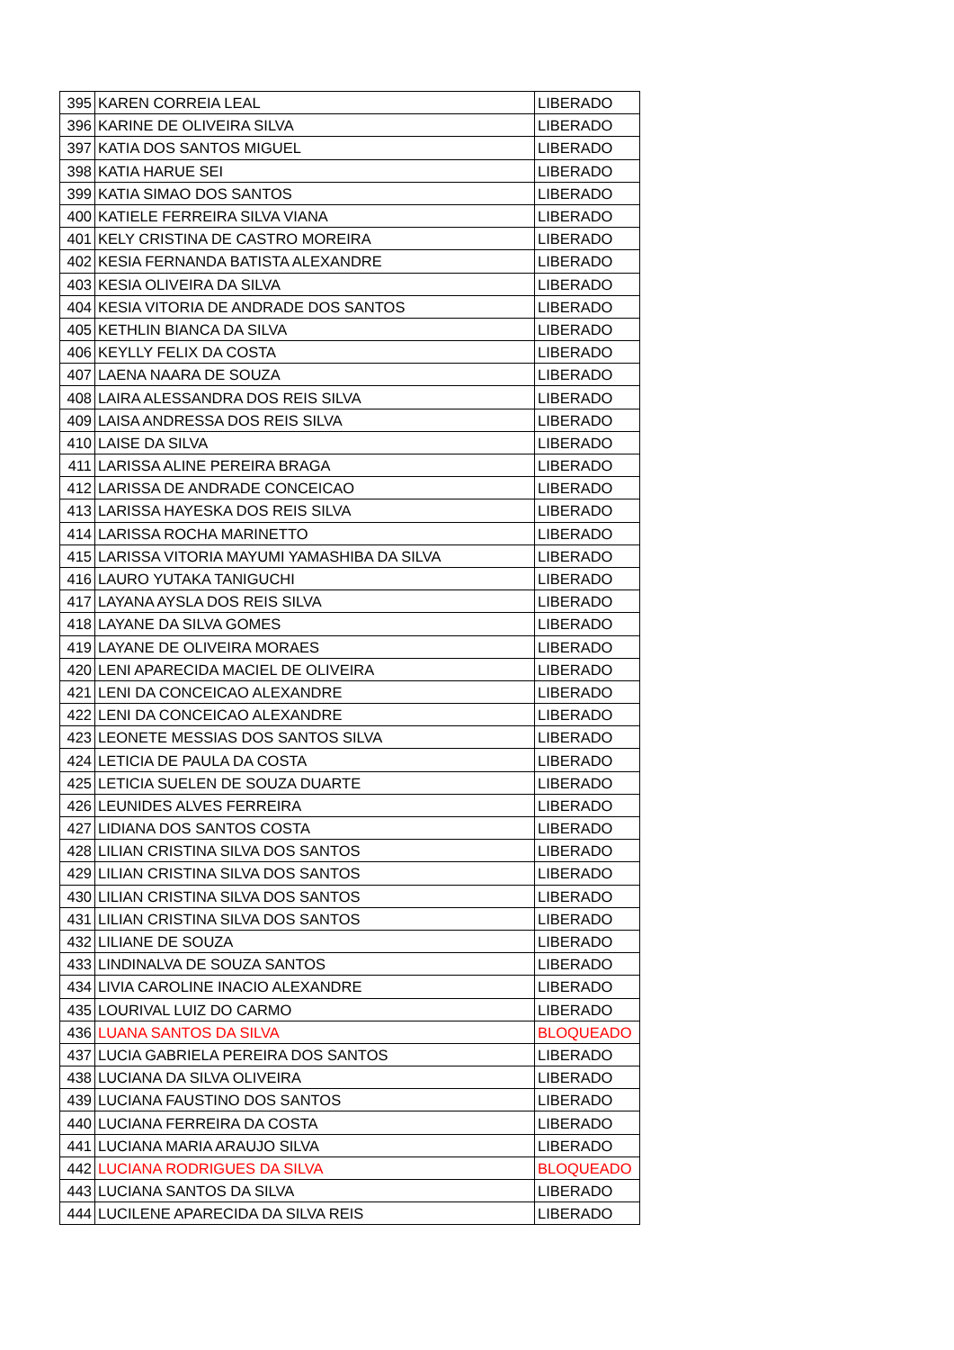| 395 | KAREN CORREIA LEAL | LIBERADO |
| 396 | KARINE DE OLIVEIRA SILVA | LIBERADO |
| 397 | KATIA DOS SANTOS MIGUEL | LIBERADO |
| 398 | KATIA HARUE SEI | LIBERADO |
| 399 | KATIA SIMAO DOS SANTOS | LIBERADO |
| 400 | KATIELE FERREIRA SILVA VIANA | LIBERADO |
| 401 | KELY CRISTINA DE CASTRO MOREIRA | LIBERADO |
| 402 | KESIA FERNANDA BATISTA ALEXANDRE | LIBERADO |
| 403 | KESIA OLIVEIRA DA SILVA | LIBERADO |
| 404 | KESIA VITORIA DE ANDRADE DOS SANTOS | LIBERADO |
| 405 | KETHLIN BIANCA DA SILVA | LIBERADO |
| 406 | KEYLLY FELIX DA COSTA | LIBERADO |
| 407 | LAENA NAARA DE SOUZA | LIBERADO |
| 408 | LAIRA ALESSANDRA DOS REIS SILVA | LIBERADO |
| 409 | LAISA ANDRESSA DOS REIS SILVA | LIBERADO |
| 410 | LAISE DA SILVA | LIBERADO |
| 411 | LARISSA ALINE PEREIRA BRAGA | LIBERADO |
| 412 | LARISSA DE ANDRADE CONCEICAO | LIBERADO |
| 413 | LARISSA HAYESKA DOS REIS SILVA | LIBERADO |
| 414 | LARISSA ROCHA MARINETTO | LIBERADO |
| 415 | LARISSA VITORIA MAYUMI YAMASHIBA DA SILVA | LIBERADO |
| 416 | LAURO YUTAKA TANIGUCHI | LIBERADO |
| 417 | LAYANA AYSLA DOS REIS SILVA | LIBERADO |
| 418 | LAYANE DA SILVA GOMES | LIBERADO |
| 419 | LAYANE DE OLIVEIRA MORAES | LIBERADO |
| 420 | LENI APARECIDA MACIEL DE OLIVEIRA | LIBERADO |
| 421 | LENI DA CONCEICAO ALEXANDRE | LIBERADO |
| 422 | LENI DA CONCEICAO ALEXANDRE | LIBERADO |
| 423 | LEONETE MESSIAS DOS SANTOS SILVA | LIBERADO |
| 424 | LETICIA DE PAULA DA COSTA | LIBERADO |
| 425 | LETICIA SUELEN DE SOUZA DUARTE | LIBERADO |
| 426 | LEUNIDES ALVES FERREIRA | LIBERADO |
| 427 | LIDIANA DOS SANTOS COSTA | LIBERADO |
| 428 | LILIAN CRISTINA SILVA DOS SANTOS | LIBERADO |
| 429 | LILIAN CRISTINA SILVA DOS SANTOS | LIBERADO |
| 430 | LILIAN CRISTINA SILVA DOS SANTOS | LIBERADO |
| 431 | LILIAN CRISTINA SILVA DOS SANTOS | LIBERADO |
| 432 | LILIANE DE SOUZA | LIBERADO |
| 433 | LINDINALVA DE SOUZA SANTOS | LIBERADO |
| 434 | LIVIA CAROLINE INACIO ALEXANDRE | LIBERADO |
| 435 | LOURIVAL LUIZ DO CARMO | LIBERADO |
| 436 | LUANA SANTOS DA SILVA | BLOQUEADO |
| 437 | LUCIA GABRIELA PEREIRA DOS SANTOS | LIBERADO |
| 438 | LUCIANA DA SILVA OLIVEIRA | LIBERADO |
| 439 | LUCIANA FAUSTINO DOS SANTOS | LIBERADO |
| 440 | LUCIANA FERREIRA DA COSTA | LIBERADO |
| 441 | LUCIANA MARIA ARAUJO SILVA | LIBERADO |
| 442 | LUCIANA RODRIGUES DA SILVA | BLOQUEADO |
| 443 | LUCIANA SANTOS DA SILVA | LIBERADO |
| 444 | LUCILENE APARECIDA DA SILVA REIS | LIBERADO |